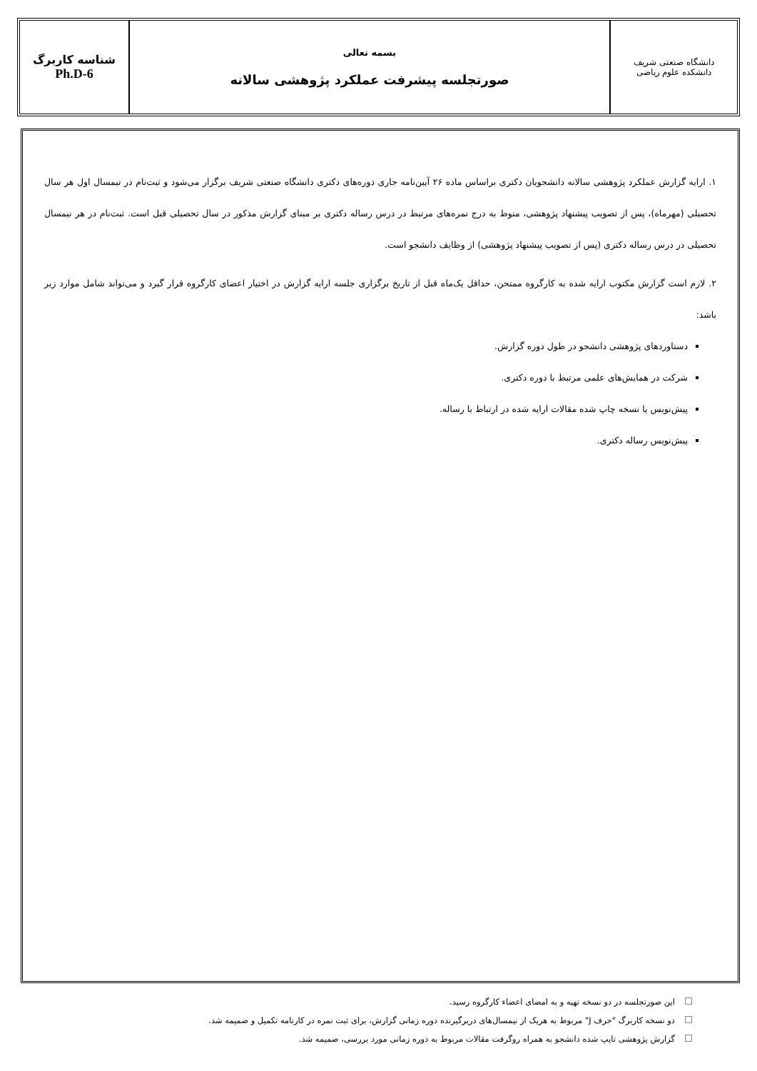| دانشگاه صنعتی شریف دانشکده علوم ریاضی | بسمه تعالی صورتجلسه پیشرفت عملکرد پژوهشی سالانه | شناسه کاربرگ Ph.D-6 |
۱. ارایه گزارش عملکرد پژوهشی سالانه دانشجویان دکتری براساس ماده ۲۶ آیین‌نامه جاری دوره‌های دکتری دانشگاه صنعتی شریف برگزار می‌شود و ثبت‌نام در نیمسال اول هر سال تحصیلی (مهرماه)، پس از تصویب پیشنهاد پژوهشی، منوط به درج نمره‌های مرتبط در درس رساله دکتری بر مبنای گزارش مذکور در سال تحصیلی قبل است. ثبت‌نام در هر نیمسال تحصیلی در درس رساله دکتری (پس از تصویب پیشنهاد پژوهشی) از وظایف دانشجو است.
۲. لازم است گزارش مکتوب ارایه شده به کارگروه ممتحن، حداقل یک‌ماه قبل از تاریخ برگزاری جلسه ارایه گزارش در اختیار اعضای کارگروه قرار گیرد و می‌تواند شامل موارد زیر باشد:
دستاوردهای پژوهشی دانشجو در طول دوره گزارش.
شرکت در همایش‌های علمی مرتبط با دوره دکتری.
پیش‌نویس یا نسخه چاپ شده مقالات ارایه شده در ارتباط با رساله.
پیش‌نویس رساله دکتری.
این صورتجلسه در دو نسخه تهیه و به امضای اعضاء کارگروه رسید.
دو نسخه کاربرگ "حرف J" مربوط به هریک از نیمسال‌های دربرگیرنده دوره زمانی گزارش، برای ثبت نمره در کارنامه تکمیل و ضمیمه شد.
گزارش پژوهشی تایپ شده دانشجو به همراه روگرفت مقالات مربوط به دوره زمانی مورد بررسی، ضمیمه شد.